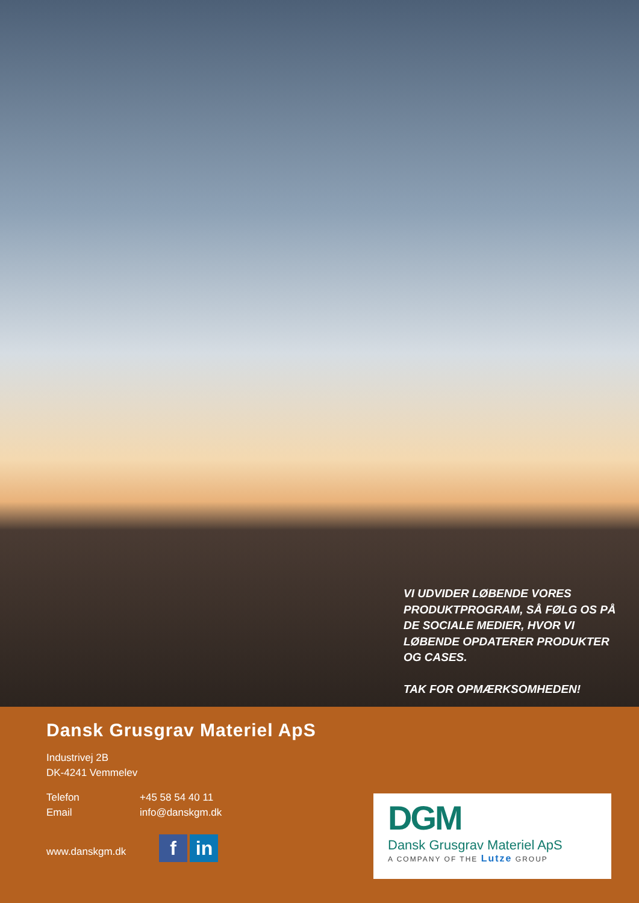VI UDVIDER LØBENDE VORES PRODUKTPROGRAM, SÅ FØLG OS PÅ DE SOCIALE MEDIER, HVOR VI LØBENDE OPDATERER PRODUKTER OG CASES.
TAK FOR OPMÆRKSOMHEDEN!
Dansk Grusgrav Materiel ApS
Industrivej 2B
DK-4241 Vemmelev
Telefon +45 58 54 40 11
Email info@danskgm.dk
www.danskgm.dk
f in
DGM
Dansk Grusgrav Materiel ApS
A COMPANY OF THE Lutze GROUP